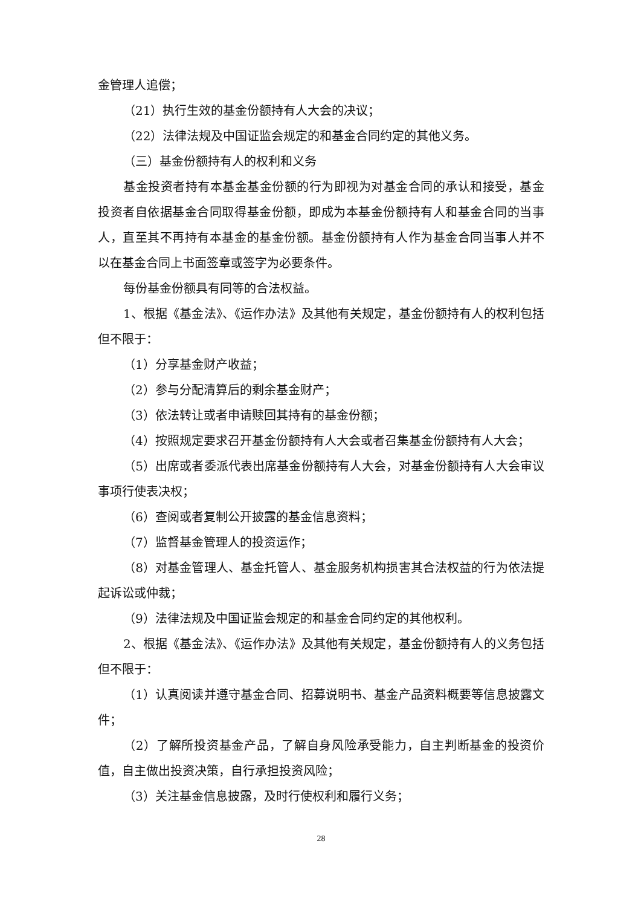金管理人追偿；
（21）执行生效的基金份额持有人大会的决议；
（22）法律法规及中国证监会规定的和基金合同约定的其他义务。
（三）基金份额持有人的权利和义务
基金投资者持有本基金基金份额的行为即视为对基金合同的承认和接受，基金投资者自依据基金合同取得基金份额，即成为本基金份额持有人和基金合同的当事人，直至其不再持有本基金的基金份额。基金份额持有人作为基金合同当事人并不以在基金合同上书面签章或签字为必要条件。
每份基金份额具有同等的合法权益。
1、根据《基金法》、《运作办法》及其他有关规定，基金份额持有人的权利包括但不限于：
（1）分享基金财产收益；
（2）参与分配清算后的剩余基金财产；
（3）依法转让或者申请赎回其持有的基金份额；
（4）按照规定要求召开基金份额持有人大会或者召集基金份额持有人大会；
（5）出席或者委派代表出席基金份额持有人大会，对基金份额持有人大会审议事项行使表决权；
（6）查阅或者复制公开披露的基金信息资料；
（7）监督基金管理人的投资运作；
（8）对基金管理人、基金托管人、基金服务机构损害其合法权益的行为依法提起诉讼或仲裁；
（9）法律法规及中国证监会规定的和基金合同约定的其他权利。
2、根据《基金法》、《运作办法》及其他有关规定，基金份额持有人的义务包括但不限于：
（1）认真阅读并遵守基金合同、招募说明书、基金产品资料概要等信息披露文件；
（2）了解所投资基金产品，了解自身风险承受能力，自主判断基金的投资价值，自主做出投资决策，自行承担投资风险；
（3）关注基金信息披露，及时行使权利和履行义务；
28